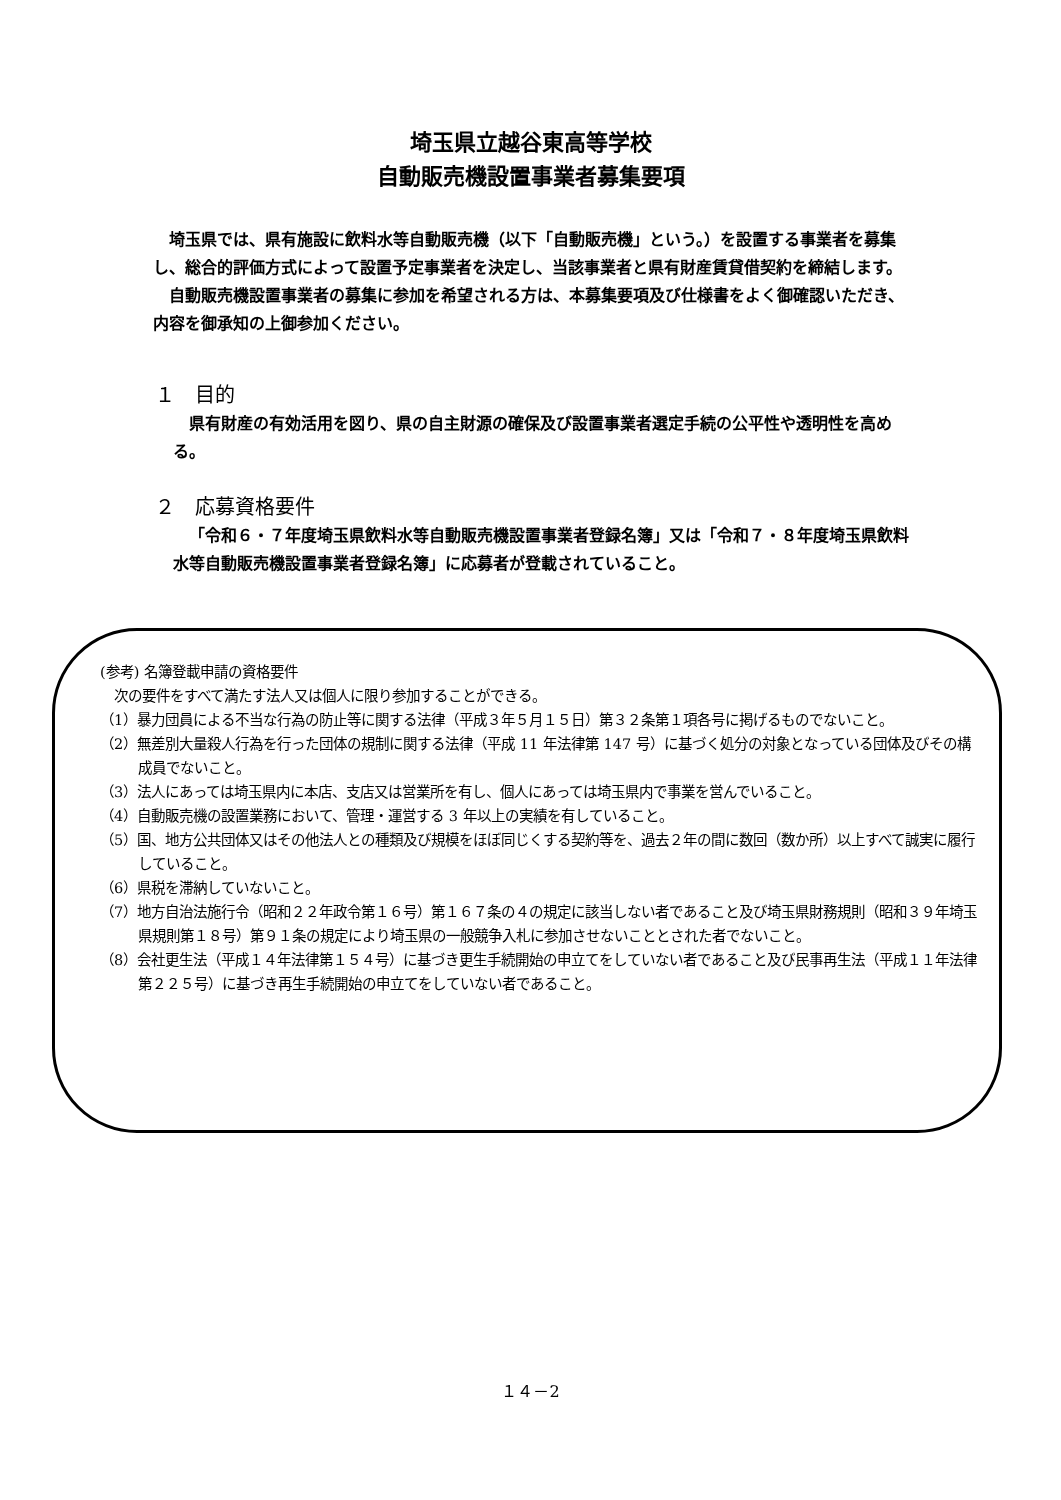埼玉県立越谷東高等学校
自動販売機設置事業者募集要項
埼玉県では、県有施設に飲料水等自動販売機（以下「自動販売機」という。）を設置する事業者を募集し、総合的評価方式によって設置予定事業者を決定し、当該事業者と県有財産賃貸借契約を締結します。
自動販売機設置事業者の募集に参加を希望される方は、本募集要項及び仕様書をよく御確認いただき、内容を御承知の上御参加ください。
１　目的
県有財産の有効活用を図り、県の自主財源の確保及び設置事業者選定手続の公平性や透明性を高める。
２　応募資格要件
「令和６・７年度埼玉県飲料水等自動販売機設置事業者登録名簿」又は「令和７・８年度埼玉県飲料水等自動販売機設置事業者登録名簿」に応募者が登載されていること。
(参考) 名簿登載申請の資格要件
　次の要件をすべて満たす法人又は個人に限り参加することができる。
（1）暴力団員による不当な行為の防止等に関する法律（平成３年５月１５日）第３２条第１項各号に掲げるものでないこと。
（2）無差別大量殺人行為を行った団体の規制に関する法律（平成 11 年法律第 147 号）に基づく処分の対象となっている団体及びその構成員でないこと。
（3）法人にあっては埼玉県内に本店、支店又は営業所を有し、個人にあっては埼玉県内で事業を営んでいること。
（4）自動販売機の設置業務において、管理・運営する 3 年以上の実績を有していること。
（5）国、地方公共団体又はその他法人との種類及び規模をほぼ同じくする契約等を、過去２年の間に数回（数か所）以上すべて誠実に履行していること。
（6）県税を滞納していないこと。
（7）地方自治法施行令（昭和２２年政令第１６号）第１６７条の４の規定に該当しない者であること及び埼玉県財務規則（昭和３９年埼玉県規則第１８号）第９１条の規定により埼玉県の一般競争入札に参加させないこととされた者でないこと。
（8）会社更生法（平成１４年法律第１５４号）に基づき更生手続開始の申立てをしていない者であること及び民事再生法（平成１１年法律第２２５号）に基づき再生手続開始の申立てをしていない者であること。
１４－2